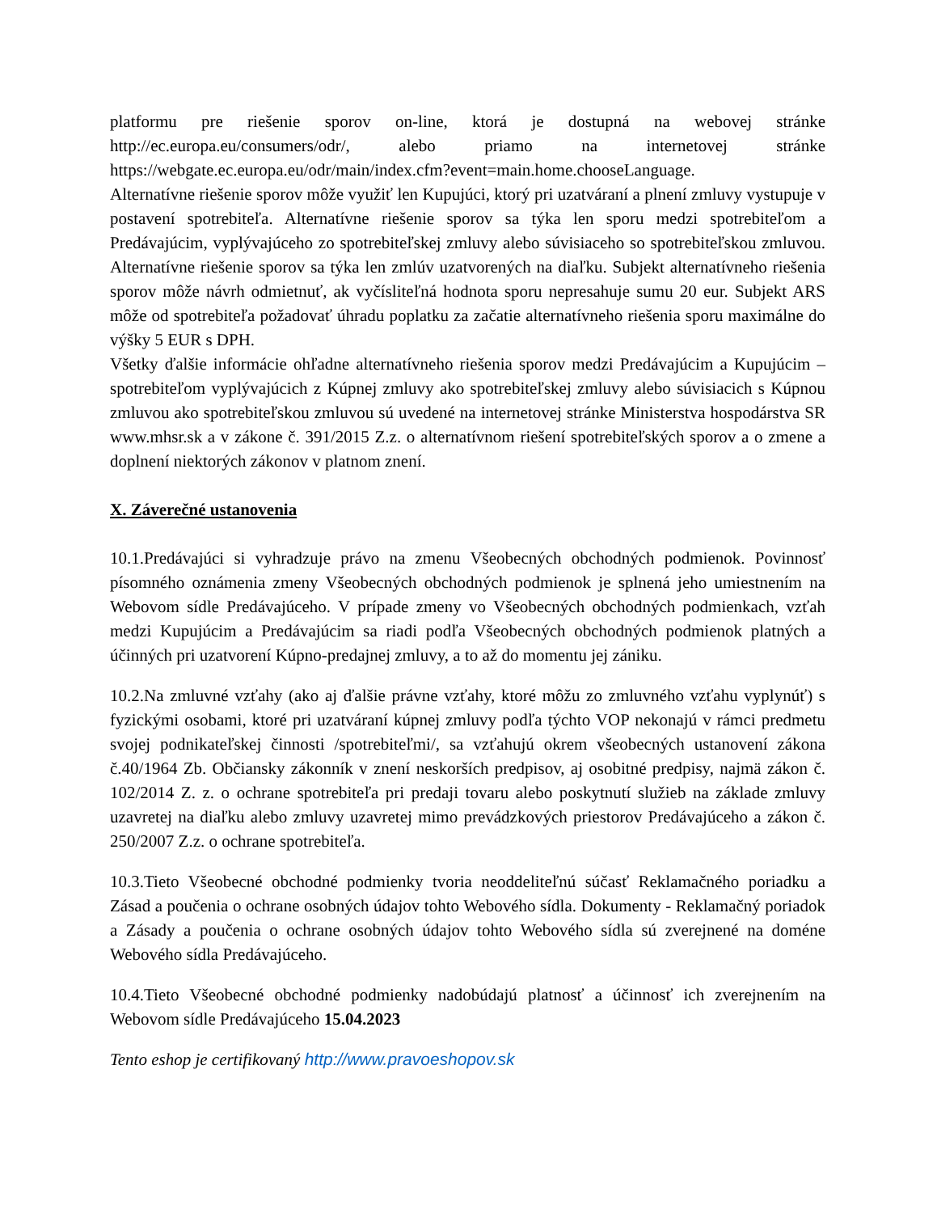platformu pre riešenie sporov on-line, ktorá je dostupná na webovej stránke http://ec.europa.eu/consumers/odr/, alebo priamo na internetovej stránke https://webgate.ec.europa.eu/odr/main/index.cfm?event=main.home.chooseLanguage.
Alternatívne riešenie sporov môže využiť len Kupujúci, ktorý pri uzatváraní a plnení zmluvy vystupuje v postavení spotrebiteľa. Alternatívne riešenie sporov sa týka len sporu medzi spotrebiteľom a Predávajúcim, vyplývajúceho zo spotrebiteľskej zmluvy alebo súvisiaceho so spotrebiteľskou zmluvou. Alternatívne riešenie sporov sa týka len zmlúv uzatvorených na diaľku. Subjekt alternatívneho riešenia sporov môže návrh odmietnuť, ak vyčísliteľná hodnota sporu nepresahuje sumu 20 eur. Subjekt ARS môže od spotrebiteľa požadovať úhradu poplatku za začatie alternatívneho riešenia sporu maximálne do výšky 5 EUR s DPH.
Všetky ďalšie informácie ohľadne alternatívneho riešenia sporov medzi Predávajúcim a Kupujúcim – spotrebiteľom vyplývajúcich z Kúpnej zmluvy ako spotrebiteľskej zmluvy alebo súvisiacich s Kúpnou zmluvou ako spotrebiteľskou zmluvou sú uvedené na internetovej stránke Ministerstva hospodárstva SR www.mhsr.sk a v zákone č. 391/2015 Z.z. o alternatívnom riešení spotrebiteľských sporov a o zmene a doplnení niektorých zákonov v platnom znení.
X. Záverečné ustanovenia
10.1.Predávajúci si vyhradzuje právo na zmenu Všeobecných obchodných podmienok. Povinnosť písomného oznámenia zmeny Všeobecných obchodných podmienok je splnená jeho umiestnením na Webovom sídle Predávajúceho. V prípade zmeny vo Všeobecných obchodných podmienkach, vzťah medzi Kupujúcim a Predávajúcim sa riadi podľa Všeobecných obchodných podmienok platných a účinných pri uzatvorení Kúpno-predajnej zmluvy, a to až do momentu jej zániku.
10.2.Na zmluvné vzťahy (ako aj ďalšie právne vzťahy, ktoré môžu zo zmluvného vzťahu vyplynúť) s fyzickými osobami, ktoré pri uzatváraní kúpnej zmluvy podľa týchto VOP nekonajú v rámci predmetu svojej podnikateľskej činnosti /spotrebiteľmi/, sa vzťahujú okrem všeobecných ustanovení zákona č.40/1964 Zb. Občiansky zákonník v znení neskorších predpisov, aj osobitné predpisy, najmä zákon č. 102/2014 Z. z. o ochrane spotrebiteľa pri predaji tovaru alebo poskytnutí služieb na základe zmluvy uzavretej na diaľku alebo zmluvy uzavretej mimo prevádzkových priestorov Predávajúceho a zákon č. 250/2007 Z.z. o ochrane spotrebiteľa.
10.3.Tieto Všeobecné obchodné podmienky tvoria neoddeliteľnú súčasť Reklamačného poriadku a Zásad a poučenia o ochrane osobných údajov tohto Webového sídla. Dokumenty - Reklamačný poriadok a Zásady a poučenia o ochrane osobných údajov tohto Webového sídla sú zverejnené na doméne Webového sídla Predávajúceho.
10.4.Tieto Všeobecné obchodné podmienky nadobúdajú platnosť a účinnosť ich zverejnením na Webovom sídle Predávajúceho 15.04.2023
Tento eshop je certifikovaný http://www.pravoeshopov.sk